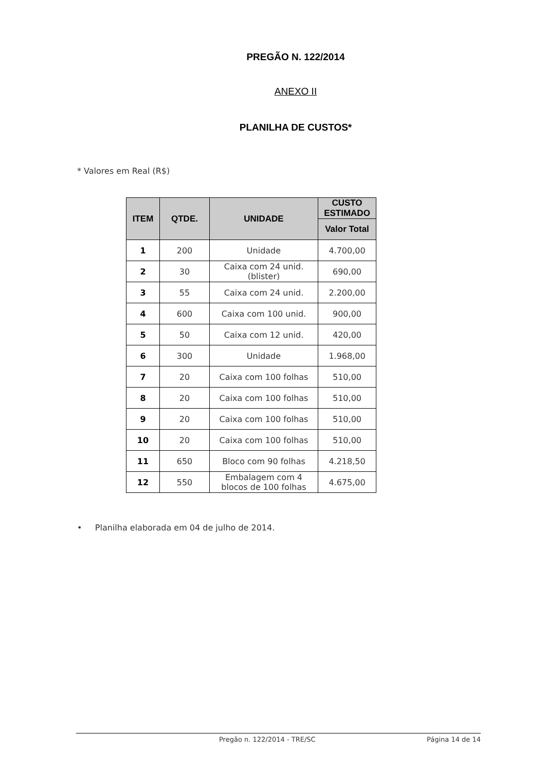PREGÃO N. 122/2014
ANEXO II
PLANILHA DE CUSTOS*
* Valores em Real (R$)
| ITEM | QTDE. | UNIDADE | CUSTO ESTIMADO |
| --- | --- | --- | --- |
| | | | Valor Total |
| 1 | 200 | Unidade | 4.700,00 |
| 2 | 30 | Caixa com 24 unid. (blister) | 690,00 |
| 3 | 55 | Caixa com 24 unid. | 2.200,00 |
| 4 | 600 | Caixa com 100 unid. | 900,00 |
| 5 | 50 | Caixa com 12 unid. | 420,00 |
| 6 | 300 | Unidade | 1.968,00 |
| 7 | 20 | Caixa com 100 folhas | 510,00 |
| 8 | 20 | Caixa com 100 folhas | 510,00 |
| 9 | 20 | Caixa com 100 folhas | 510,00 |
| 10 | 20 | Caixa com 100 folhas | 510,00 |
| 11 | 650 | Bloco com 90 folhas | 4.218,50 |
| 12 | 550 | Embalagem com 4 blocos de 100 folhas | 4.675,00 |
• Planilha elaborada em 04 de julho de 2014.
Pregão n. 122/2014 - TRE/SC Página 14 de 14